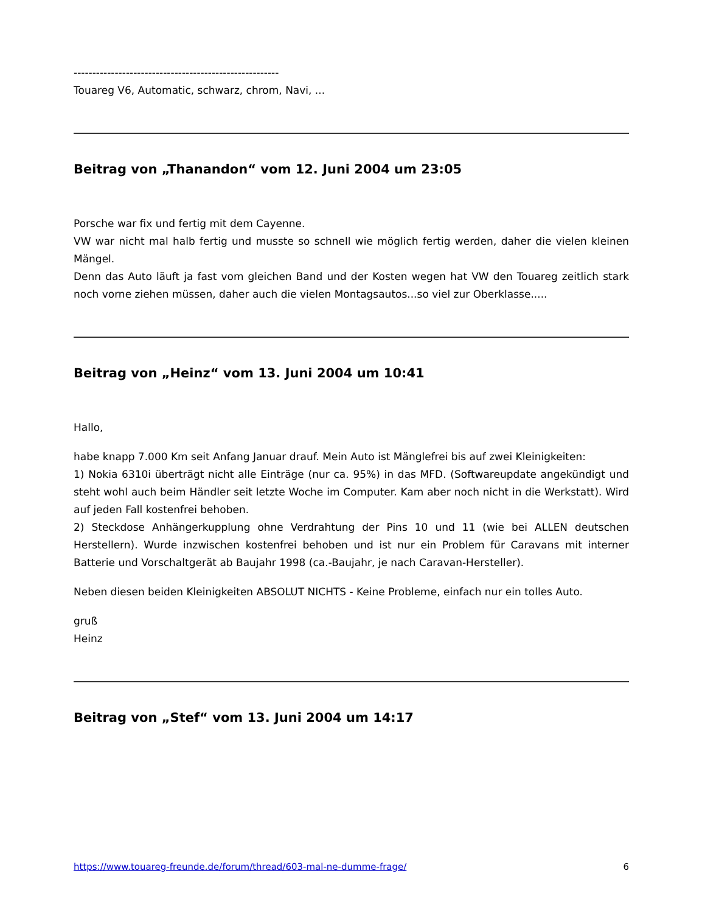-------------------------------------------------------
Touareg V6, Automatic, schwarz, chrom, Navi, ...
Beitrag von „Thanandon“ vom 12. Juni 2004 um 23:05
Porsche war fix und fertig mit dem Cayenne.
VW war nicht mal halb fertig und musste so schnell wie möglich fertig werden, daher die vielen kleinen Mängel.
Denn das Auto läuft ja fast vom gleichen Band und der Kosten wegen hat VW den Touareg zeitlich stark noch vorne ziehen müssen, daher auch die vielen Montagsautos...so viel zur Oberklasse.....
Beitrag von „Heinz“ vom 13. Juni 2004 um 10:41
Hallo,
habe knapp 7.000 Km seit Anfang Januar drauf. Mein Auto ist Mänglefrei bis auf zwei Kleinigkeiten:
1) Nokia 6310i überträgt nicht alle Einträge (nur ca. 95%) in das MFD. (Softwareupdate angekündigt und steht wohl auch beim Händler seit letzte Woche im Computer. Kam aber noch nicht in die Werkstatt). Wird auf jeden Fall kostenfrei behoben.
2) Steckdose Anhängerkupplung ohne Verdrahtung der Pins 10 und 11 (wie bei ALLEN deutschen Herstellern). Wurde inzwischen kostenfrei behoben und ist nur ein Problem für Caravans mit interner Batterie und Vorschaltgerät ab Baujahr 1998 (ca.-Baujahr, je nach Caravan-Hersteller).
Neben diesen beiden Kleinigkeiten ABSOLUT NICHTS - Keine Probleme, einfach nur ein tolles Auto.
gruß
Heinz
Beitrag von „Stef“ vom 13. Juni 2004 um 14:17
https://www.touareg-freunde.de/forum/thread/603-mal-ne-dumme-frage/ 6